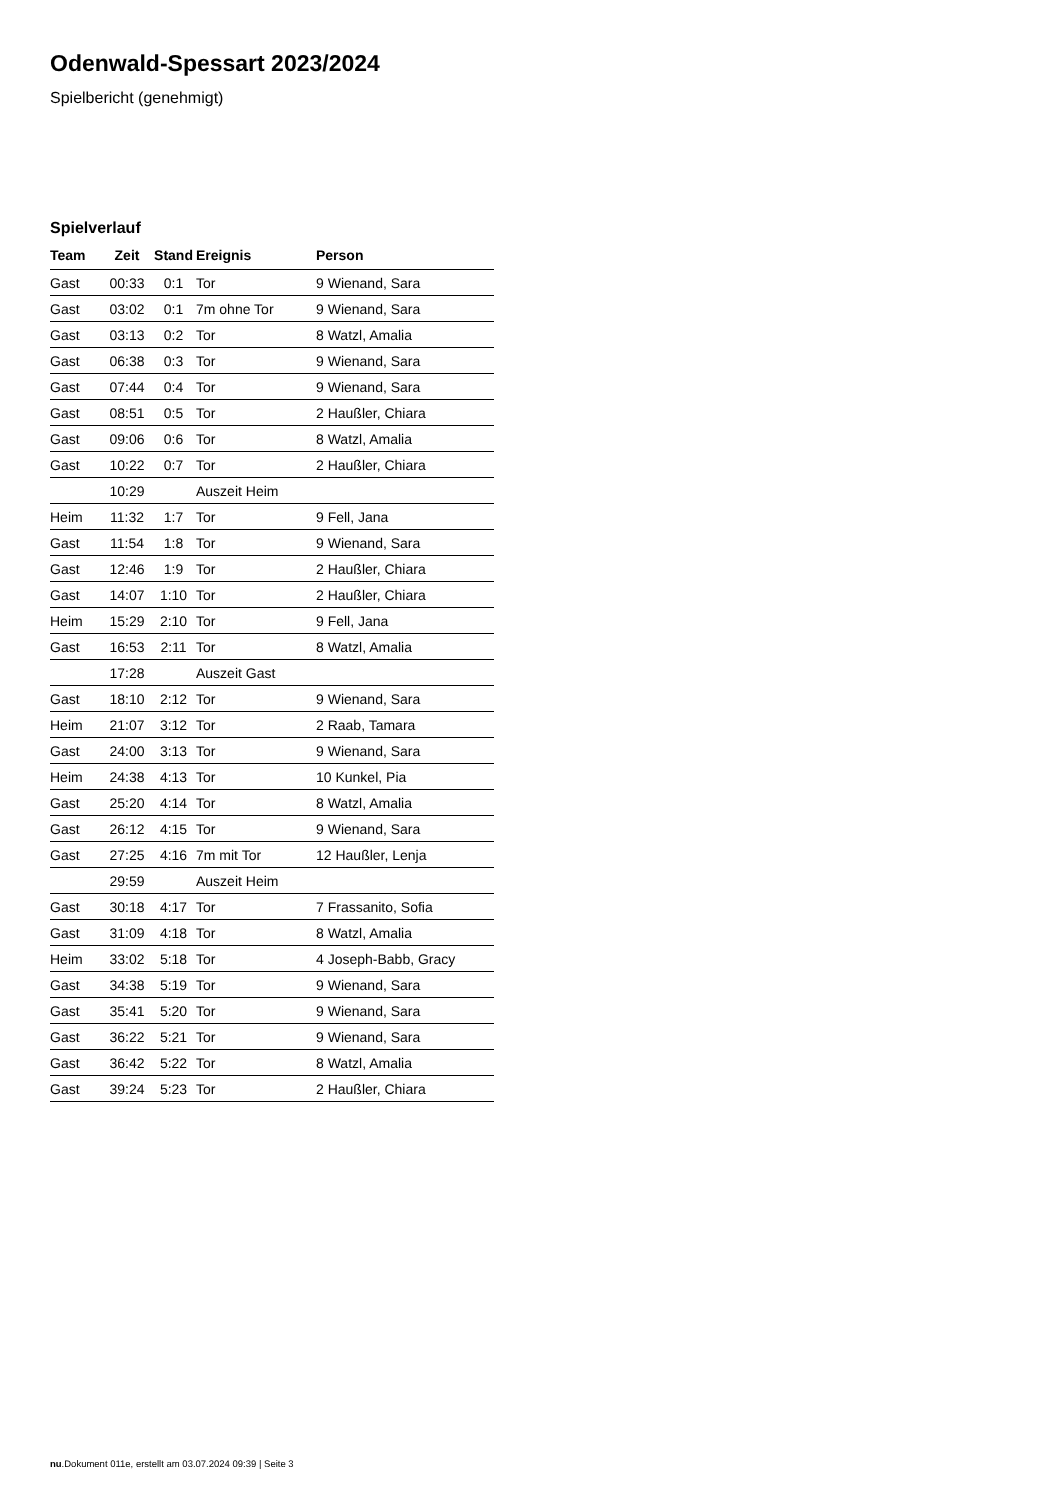Odenwald-Spessart 2023/2024
Spielbericht (genehmigt)
Spielverlauf
| Team | Zeit | Stand | Ereignis | Person |
| --- | --- | --- | --- | --- |
| Gast | 00:33 | 0:1 | Tor | 9 Wienand, Sara |
| Gast | 03:02 | 0:1 | 7m ohne Tor | 9 Wienand, Sara |
| Gast | 03:13 | 0:2 | Tor | 8 Watzl, Amalia |
| Gast | 06:38 | 0:3 | Tor | 9 Wienand, Sara |
| Gast | 07:44 | 0:4 | Tor | 9 Wienand, Sara |
| Gast | 08:51 | 0:5 | Tor | 2 Haußler, Chiara |
| Gast | 09:06 | 0:6 | Tor | 8 Watzl, Amalia |
| Gast | 10:22 | 0:7 | Tor | 2 Haußler, Chiara |
| | 10:29 | | Auszeit Heim | |
| Heim | 11:32 | 1:7 | Tor | 9 Fell, Jana |
| Gast | 11:54 | 1:8 | Tor | 9 Wienand, Sara |
| Gast | 12:46 | 1:9 | Tor | 2 Haußler, Chiara |
| Gast | 14:07 | 1:10 | Tor | 2 Haußler, Chiara |
| Heim | 15:29 | 2:10 | Tor | 9 Fell, Jana |
| Gast | 16:53 | 2:11 | Tor | 8 Watzl, Amalia |
| | 17:28 | | Auszeit Gast | |
| Gast | 18:10 | 2:12 | Tor | 9 Wienand, Sara |
| Heim | 21:07 | 3:12 | Tor | 2 Raab, Tamara |
| Gast | 24:00 | 3:13 | Tor | 9 Wienand, Sara |
| Heim | 24:38 | 4:13 | Tor | 10 Kunkel, Pia |
| Gast | 25:20 | 4:14 | Tor | 8 Watzl, Amalia |
| Gast | 26:12 | 4:15 | Tor | 9 Wienand, Sara |
| Gast | 27:25 | 4:16 | 7m mit Tor | 12 Haußler, Lenja |
| | 29:59 | | Auszeit Heim | |
| Gast | 30:18 | 4:17 | Tor | 7 Frassanito, Sofia |
| Gast | 31:09 | 4:18 | Tor | 8 Watzl, Amalia |
| Heim | 33:02 | 5:18 | Tor | 4 Joseph-Babb, Gracy |
| Gast | 34:38 | 5:19 | Tor | 9 Wienand, Sara |
| Gast | 35:41 | 5:20 | Tor | 9 Wienand, Sara |
| Gast | 36:22 | 5:21 | Tor | 9 Wienand, Sara |
| Gast | 36:42 | 5:22 | Tor | 8 Watzl, Amalia |
| Gast | 39:24 | 5:23 | Tor | 2 Haußler, Chiara |
nu.Dokument 011e, erstellt am 03.07.2024 09:39 | Seite 3